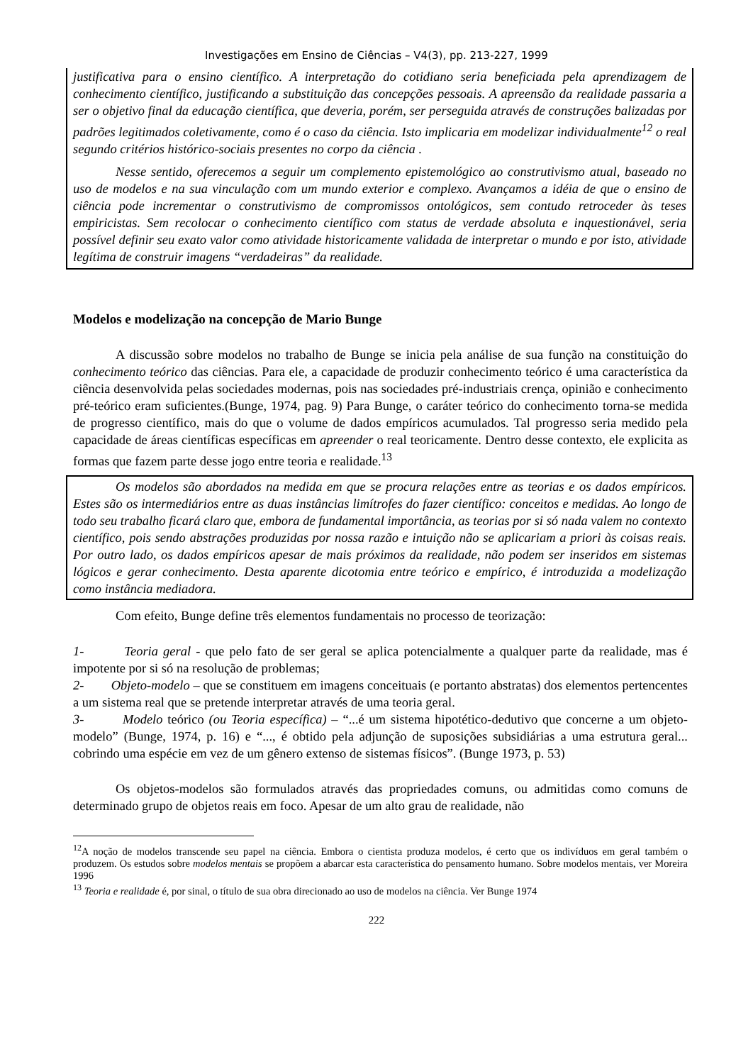Investigações em Ensino de Ciências – V4(3), pp. 213-227, 1999
justificativa para o ensino científico. A interpretação do cotidiano seria beneficiada pela aprendizagem de conhecimento científico, justificando a substituição das concepções pessoais. A apreensão da realidade passaria a ser o objetivo final da educação científica, que deveria, porém, ser perseguida através de construções balizadas por padrões legitimados coletivamente, como é o caso da ciência. Isto implicaria em modelizar individualmente<sup>12</sup> o real segundo critérios histórico-sociais presentes no corpo da ciência .
Nesse sentido, oferecemos a seguir um complemento epistemológico ao construtivismo atual, baseado no uso de modelos e na sua vinculação com um mundo exterior e complexo. Avançamos a idéia de que o ensino de ciência pode incrementar o construtivismo de compromissos ontológicos, sem contudo retroceder às teses empiricistas. Sem recolocar o conhecimento científico com status de verdade absoluta e inquestionável, seria possível definir seu exato valor como atividade historicamente validada de interpretar o mundo e por isto, atividade legítima de construir imagens “verdadeiras” da realidade.
Modelos e modelização na concepção de Mario Bunge
A discussão sobre modelos no trabalho de Bunge se inicia pela análise de sua função na constituição do conhecimento teórico das ciências. Para ele, a capacidade de produzir conhecimento teórico é uma característica da ciência desenvolvida pelas sociedades modernas, pois nas sociedades pré-industriais crença, opinião e conhecimento pré-teórico eram suficientes.(Bunge, 1974, pag. 9) Para Bunge, o caráter teórico do conhecimento torna-se medida de progresso científico, mais do que o volume de dados empíricos acumulados. Tal progresso seria medido pela capacidade de áreas científicas específicas em apreender o real teoricamente. Dentro desse contexto, ele explicita as formas que fazem parte desse jogo entre teoria e realidade.<sup>13</sup>
Os modelos são abordados na medida em que se procura relações entre as teorias e os dados empíricos. Estes são os intermediários entre as duas instâncias limítrofes do fazer científico: conceitos e medidas. Ao longo de todo seu trabalho ficará claro que, embora de fundamental importância, as teorias por si só nada valem no contexto científico, pois sendo abstrações produzidas por nossa razão e intuição não se aplicariam a priori às coisas reais. Por outro lado, os dados empíricos apesar de mais próximos da realidade, não podem ser inseridos em sistemas lógicos e gerar conhecimento. Desta aparente dicotomia entre teórico e empírico, é introduzida a modelização como instância mediadora.
Com efeito, Bunge define três elementos fundamentais no processo de teorização:
1- Teoria geral - que pelo fato de ser geral se aplica potencialmente a qualquer parte da realidade, mas é impotente por si só na resolução de problemas;
2- Objeto-modelo – que se constituem em imagens conceituais (e portanto abstratas) dos elementos pertencentes a um sistema real que se pretende interpretar através de uma teoria geral.
3- Modelo teórico (ou Teoria específica) – “...é um sistema hipotético-dedutivo que concerne a um objeto-modelo” (Bunge, 1974, p. 16) e “..., é obtido pela adjunção de suposições subsidiárias a uma estrutura geral... cobrindo uma espécie em vez de um gênero extenso de sistemas físicos”. (Bunge 1973, p. 53)
Os objetos-modelos são formulados através das propriedades comuns, ou admitidas como comuns de determinado grupo de objetos reais em foco. Apesar de um alto grau de realidade, não
<sup>12</sup> A noção de modelos transcende seu papel na ciência. Embora o cientista produza modelos, é certo que os indivíduos em geral também o produzem. Os estudos sobre modelos mentais se propõem a abarcar esta característica do pensamento humano. Sobre modelos mentais, ver Moreira 1996
<sup>13</sup> Teoria e realidade é, por sinal, o título de sua obra direcionado ao uso de modelos na ciência. Ver Bunge 1974
222